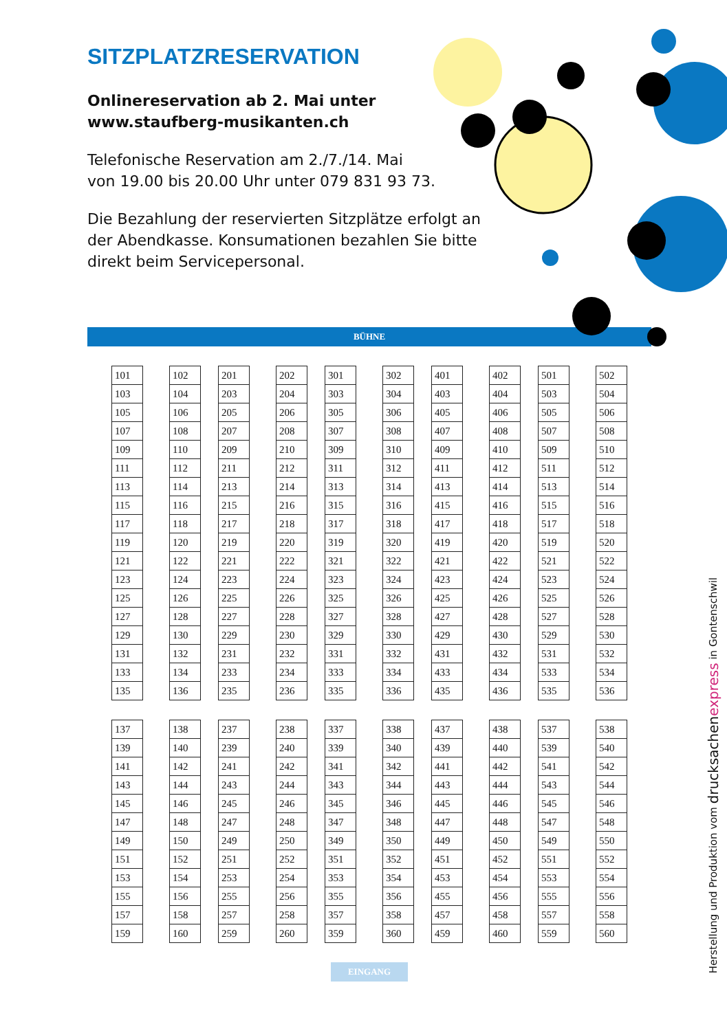SITZPLATZRESERVATION
Onlinereservation ab 2. Mai unter
www.staufberg-musikanten.ch
Telefonische Reservation am 2./7./14. Mai
von 19.00 bis 20.00 Uhr unter 079 831 93 73.
Die Bezahlung der reservierten Sitzplätze erfolgt an der Abendkasse. Konsumationen bezahlen Sie bitte direkt beim Servicepersonal.
BÜHNE
| 101 | | 102 |
| 103 | | 104 |
| 105 | | 106 |
| 107 | | 108 |
| 109 | | 110 |
| 111 | | 112 |
| 113 | | 114 |
| 115 | | 116 |
| 117 | | 118 |
| 119 | | 120 |
| 121 | | 122 |
| 123 | | 124 |
| 125 | | 126 |
| 127 | | 128 |
| 129 | | 130 |
| 131 | | 132 |
| 133 | | 134 |
| 135 | | 136 |
| 201 | | 202 |
| 203 | | 204 |
| 205 | | 206 |
| 207 | | 208 |
| 209 | | 210 |
| 211 | | 212 |
| 213 | | 214 |
| 215 | | 216 |
| 217 | | 218 |
| 219 | | 220 |
| 221 | | 222 |
| 223 | | 224 |
| 225 | | 226 |
| 227 | | 228 |
| 229 | | 230 |
| 231 | | 232 |
| 233 | | 234 |
| 235 | | 236 |
| 301 | | 302 |
| 303 | | 304 |
| 305 | | 306 |
| 307 | | 308 |
| 309 | | 310 |
| 311 | | 312 |
| 313 | | 314 |
| 315 | | 316 |
| 317 | | 318 |
| 319 | | 320 |
| 321 | | 322 |
| 323 | | 324 |
| 325 | | 326 |
| 327 | | 328 |
| 329 | | 330 |
| 331 | | 332 |
| 333 | | 334 |
| 335 | | 336 |
| 401 | | 402 |
| 403 | | 404 |
| 405 | | 406 |
| 407 | | 408 |
| 409 | | 410 |
| 411 | | 412 |
| 413 | | 414 |
| 415 | | 416 |
| 417 | | 418 |
| 419 | | 420 |
| 421 | | 422 |
| 423 | | 424 |
| 425 | | 426 |
| 427 | | 428 |
| 429 | | 430 |
| 431 | | 432 |
| 433 | | 434 |
| 435 | | 436 |
| 501 | | 502 |
| 503 | | 504 |
| 505 | | 506 |
| 507 | | 508 |
| 509 | | 510 |
| 511 | | 512 |
| 513 | | 514 |
| 515 | | 516 |
| 517 | | 518 |
| 519 | | 520 |
| 521 | | 522 |
| 523 | | 524 |
| 525 | | 526 |
| 527 | | 528 |
| 529 | | 530 |
| 531 | | 532 |
| 533 | | 534 |
| 535 | | 536 |
| 137 | | 138 |
| 139 | | 140 |
| 141 | | 142 |
| 143 | | 144 |
| 145 | | 146 |
| 147 | | 148 |
| 149 | | 150 |
| 151 | | 152 |
| 153 | | 154 |
| 155 | | 156 |
| 157 | | 158 |
| 159 | | 160 |
| 237 | | 238 |
| 239 | | 240 |
| 241 | | 242 |
| 243 | | 244 |
| 245 | | 246 |
| 247 | | 248 |
| 249 | | 250 |
| 251 | | 252 |
| 253 | | 254 |
| 255 | | 256 |
| 257 | | 258 |
| 259 | | 260 |
| 337 | | 338 |
| 339 | | 340 |
| 341 | | 342 |
| 343 | | 344 |
| 345 | | 346 |
| 347 | | 348 |
| 349 | | 350 |
| 351 | | 352 |
| 353 | | 354 |
| 355 | | 356 |
| 357 | | 358 |
| 359 | | 360 |
| 437 | | 438 |
| 439 | | 440 |
| 441 | | 442 |
| 443 | | 444 |
| 445 | | 446 |
| 447 | | 448 |
| 449 | | 450 |
| 451 | | 452 |
| 453 | | 454 |
| 455 | | 456 |
| 457 | | 458 |
| 459 | | 460 |
| 537 | | 538 |
| 539 | | 540 |
| 541 | | 542 |
| 543 | | 544 |
| 545 | | 546 |
| 547 | | 548 |
| 549 | | 550 |
| 551 | | 552 |
| 553 | | 554 |
| 555 | | 556 |
| 557 | | 558 |
| 559 | | 560 |
EINGANG
Herstellung und Produktion vom drucksachenexpress in Gontenschwil